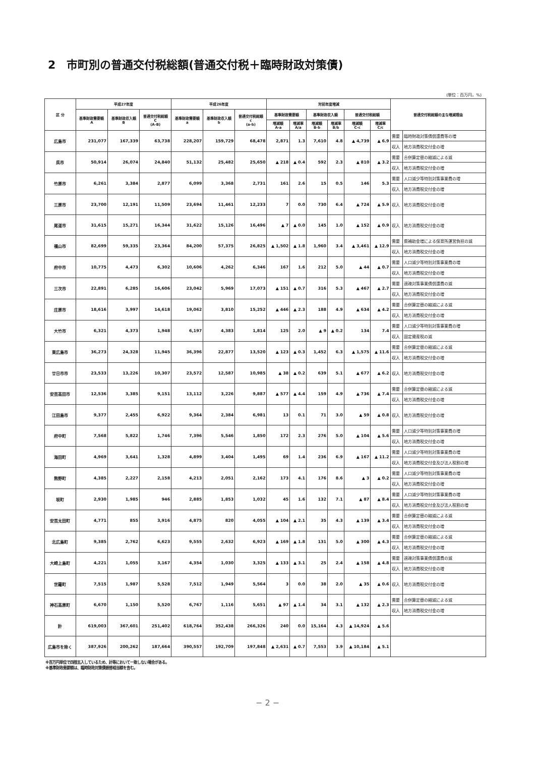2　市町別の普通交付税総額(普通交付税＋臨時財政対策債)
(単位：百万円，%)
| 区 分 | 平成27年度 | | | 平成26年度 | | | 対前年度増減 | | | | | | 普通交付税総額の主な増減理由 | |
| --- | --- | --- | --- | --- | --- | --- | --- | --- | --- | --- | --- | --- | --- | --- |
| | 基準財政需要額 A | 基準財政収入額 B | 普通交付税総額 C (A-B) | 基準財政需要額 a | 基準財政収入額 b | 普通交付税総額 c (a-b) | 基準財政需要額 | | 基準財政収入額 | | 普通交付税総額 | | | |
| | | | | | | | 増減額 A-a | 増減率 A/a | 増減額 B-b | 増減率 B/b | 増減額 C-c | 増減率 C/c | | |
| 広島市 | 231,077 | 167,339 | 63,738 | 228,207 | 159,729 | 68,478 | 2,871 | 1.3 | 7,610 | 4.8 | ▲ 4,739 | ▲ 6.9 | 需要 | 臨時財政対策債償還費等の増 |
| | | | | | | | | | | | | | 収入 | 地方消費税交付金の増 |
| 呉市 | 50,914 | 26,074 | 24,840 | 51,132 | 25,482 | 25,650 | ▲ 218 | ▲ 0.4 | 592 | 2.3 | ▲ 810 | ▲ 3.2 | 需要 | 合併算定替の縮減による減 |
| | | | | | | | | | | | | | 収入 | 地方消費税交付金の増 |
| 竹原市 | 6,261 | 3,384 | 2,877 | 6,099 | 3,368 | 2,731 | 161 | 2.6 | 15 | 0.5 | 146 | 5.3 | 需要 | 人口減少等特別対策事業費の増 |
| | | | | | | | | | | | | | 収入 | 地方消費税交付金の増 |
| 三原市 | 23,700 | 12,191 | 11,509 | 23,694 | 11,461 | 12,233 | 7 | 0.0 | 730 | 6.4 | ▲ 724 | ▲ 5.9 | 収入 | 地方消費税交付金の増 |
| 尾道市 | 31,615 | 15,271 | 16,344 | 31,622 | 15,126 | 16,496 | ▲ 7 | ▲ 0.0 | 145 | 1.0 | ▲ 152 | ▲ 0.9 | 収入 | 地方消費税交付金の増 |
| 福山市 | 82,699 | 59,335 | 23,364 | 84,200 | 57,375 | 26,825 | ▲ 1,502 | ▲ 1.8 | 1,960 | 3.4 | ▲ 3,461 | ▲ 12.9 | 需要 | 県補助金増による保育所運営負担の減 |
| | | | | | | | | | | | | | 収入 | 地方消費税交付金の増 |
| 府中市 | 10,775 | 4,473 | 6,302 | 10,606 | 4,262 | 6,346 | 167 | 1.6 | 212 | 5.0 | ▲ 44 | ▲ 0.7 | 需要 | 人口減少等特別対策事業費の増 |
| | | | | | | | | | | | | | 収入 | 地方消費税交付金の増 |
| 三次市 | 22,891 | 6,285 | 16,606 | 23,042 | 5,969 | 17,073 | ▲ 151 | ▲ 0.7 | 316 | 5.3 | ▲ 467 | ▲ 2.7 | 需要 | 過疎対策事業債償還費の減 |
| | | | | | | | | | | | | | 収入 | 地方消費税交付金の増 |
| 庄原市 | 18,616 | 3,997 | 14,618 | 19,062 | 3,810 | 15,252 | ▲ 446 | ▲ 2.3 | 188 | 4.9 | ▲ 634 | ▲ 4.2 | 需要 | 合併算定替の縮減による減 |
| | | | | | | | | | | | | | 収入 | 地方消費税交付金の増 |
| 大竹市 | 6,321 | 4,373 | 1,948 | 6,197 | 4,383 | 1,814 | 125 | 2.0 | ▲ 9 | ▲ 0.2 | 134 | 7.4 | 需要 | 人口減少等特別対策事業費の増 |
| | | | | | | | | | | | | | 収入 | 固定資産税の減 |
| 東広島市 | 36,273 | 24,328 | 11,945 | 36,396 | 22,877 | 13,520 | ▲ 123 | ▲ 0.3 | 1,452 | 6.3 | ▲ 1,575 | ▲ 11.6 | 需要 | 合併算定替の縮減による減 |
| | | | | | | | | | | | | | 収入 | 地方消費税交付金の増 |
| 廿日市市 | 23,533 | 13,226 | 10,307 | 23,572 | 12,587 | 10,985 | ▲ 38 | ▲ 0.2 | 639 | 5.1 | ▲ 677 | ▲ 6.2 | 収入 | 地方消費税交付金の増 |
| 安芸高田市 | 12,536 | 3,385 | 9,151 | 13,112 | 3,226 | 9,887 | ▲ 577 | ▲ 4.4 | 159 | 4.9 | ▲ 736 | ▲ 7.4 | 需要 | 合併算定替の縮減による減 |
| | | | | | | | | | | | | | 収入 | 地方消費税交付金の増 |
| 江田島市 | 9,377 | 2,455 | 6,922 | 9,364 | 2,384 | 6,981 | 13 | 0.1 | 71 | 3.0 | ▲ 59 | ▲ 0.8 | 収入 | 地方消費税交付金の増 |
| 府中町 | 7,568 | 5,822 | 1,746 | 7,396 | 5,546 | 1,850 | 172 | 2.3 | 276 | 5.0 | ▲ 104 | ▲ 5.6 | 需要 | 人口減少等特別対策事業費の増 |
| | | | | | | | | | | | | | 収入 | 地方消費税交付金の増 |
| 海田町 | 4,969 | 3,641 | 1,328 | 4,899 | 3,404 | 1,495 | 69 | 1.4 | 236 | 6.9 | ▲ 167 | ▲ 11.2 | 需要 | 人口減少等特別対策事業費の増 |
| | | | | | | | | | | | | | 収入 | 地方消費税交付金及び法人税割の増 |
| 熊野町 | 4,385 | 2,227 | 2,158 | 4,213 | 2,051 | 2,162 | 173 | 4.1 | 176 | 8.6 | ▲ 3 | ▲ 0.2 | 需要 | 人口減少等特別対策事業費の増 |
| | | | | | | | | | | | | | 収入 | 地方消費税交付金の増 |
| 坂町 | 2,930 | 1,985 | 946 | 2,885 | 1,853 | 1,032 | 45 | 1.6 | 132 | 7.1 | ▲ 87 | ▲ 8.4 | 需要 | 人口減少等特別対策事業費の増 |
| | | | | | | | | | | | | | 収入 | 地方消費税交付金及び法人税割の増 |
| 安芸太田町 | 4,771 | 855 | 3,916 | 4,875 | 820 | 4,055 | ▲ 104 | ▲ 2.1 | 35 | 4.3 | ▲ 139 | ▲ 3.4 | 需要 | 合併算定替の縮減による減 |
| | | | | | | | | | | | | | 収入 | 地方消費税交付金の増 |
| 北広島町 | 9,385 | 2,762 | 6,623 | 9,555 | 2,632 | 6,923 | ▲ 169 | ▲ 1.8 | 131 | 5.0 | ▲ 300 | ▲ 4.3 | 需要 | 合併算定替の縮減による減 |
| | | | | | | | | | | | | | 収入 | 地方消費税交付金の増 |
| 大崎上島町 | 4,221 | 1,055 | 3,167 | 4,354 | 1,030 | 3,325 | ▲ 133 | ▲ 3.1 | 25 | 2.4 | ▲ 158 | ▲ 4.8 | 需要 | 過疎対策事業債償還費の減 |
| | | | | | | | | | | | | | 収入 | 地方消費税交付金の増 |
| 世羅町 | 7,515 | 1,987 | 5,528 | 7,512 | 1,949 | 5,564 | 3 | 0.0 | 38 | 2.0 | ▲ 35 | ▲ 0.6 | 収入 | 地方消費税交付金の増 |
| 神石高原町 | 6,670 | 1,150 | 5,520 | 6,767 | 1,116 | 5,651 | ▲ 97 | ▲ 1.4 | 34 | 3.1 | ▲ 132 | ▲ 2.3 | 需要 | 合併算定替の縮減による減 |
| | | | | | | | | | | | | | 収入 | 地方消費税交付金の増 |
| 計 | 619,003 | 367,601 | 251,402 | 618,764 | 352,438 | 266,326 | 240 | 0.0 | 15,164 | 4.3 | ▲ 14,924 | ▲ 5.6 | | |
| 広島市を除く | 387,926 | 200,262 | 187,664 | 390,557 | 192,709 | 197,848 | ▲ 2,631 | ▲ 0.7 | 7,553 | 3.9 | ▲ 10,184 | ▲ 5.1 | | |
※百万円単位で四捨五入しているため、計等において一致しない場合がある。
※基準財政需要額は、臨時財政対策債振替相当額を含む。
− 2 −